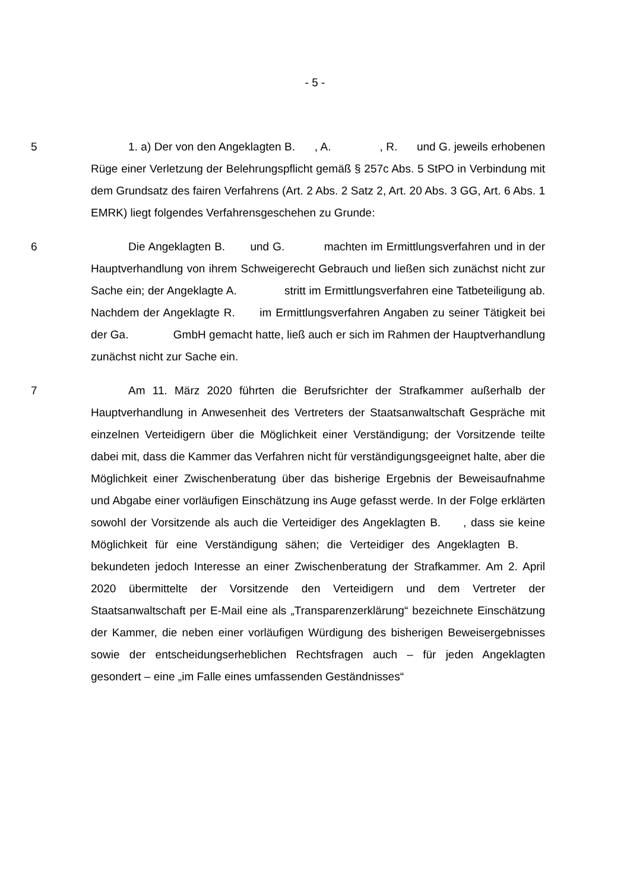- 5 -
5 1. a) Der von den Angeklagten B. , A. , R. und G. jeweils erhobenen Rüge einer Verletzung der Belehrungspflicht gemäß § 257c Abs. 5 StPO in Verbindung mit dem Grundsatz des fairen Verfahrens (Art. 2 Abs. 2 Satz 2, Art. 20 Abs. 3 GG, Art. 6 Abs. 1 EMRK) liegt folgendes Verfahrensgeschehen zu Grunde:
6 Die Angeklagten B. und G. machten im Ermittlungsverfahren und in der Hauptverhandlung von ihrem Schweigerecht Gebrauch und ließen sich zunächst nicht zur Sache ein; der Angeklagte A. stritt im Ermittlungsverfahren eine Tatbeteiligung ab. Nachdem der Angeklagte R. im Ermittlungsverfahren Angaben zu seiner Tätigkeit bei der Ga. GmbH gemacht hatte, ließ auch er sich im Rahmen der Hauptverhandlung zunächst nicht zur Sache ein.
7 Am 11. März 2020 führten die Berufsrichter der Strafkammer außerhalb der Hauptverhandlung in Anwesenheit des Vertreters der Staatsanwaltschaft Gespräche mit einzelnen Verteidigern über die Möglichkeit einer Verständigung; der Vorsitzende teilte dabei mit, dass die Kammer das Verfahren nicht für verständigungsgeeignet halte, aber die Möglichkeit einer Zwischenberatung über das bisherige Ergebnis der Beweisaufnahme und Abgabe einer vorläufigen Einschätzung ins Auge gefasst werde. In der Folge erklärten sowohl der Vorsitzende als auch die Verteidiger des Angeklagten B. , dass sie keine Möglichkeit für eine Verständigung sähen; die Verteidiger des Angeklagten B. bekundeten jedoch Interesse an einer Zwischenberatung der Strafkammer. Am 2. April 2020 übermittelte der Vorsitzende den Verteidigern und dem Vertreter der Staatsanwaltschaft per E-Mail eine als „Transparenzerklärung“ bezeichnete Einschätzung der Kammer, die neben einer vorläufigen Würdigung des bisherigen Beweisergebnisses sowie der entscheidungserheblichen Rechtsfragen auch – für jeden Angeklagten gesondert – eine „im Falle eines umfassenden Geständnisses“